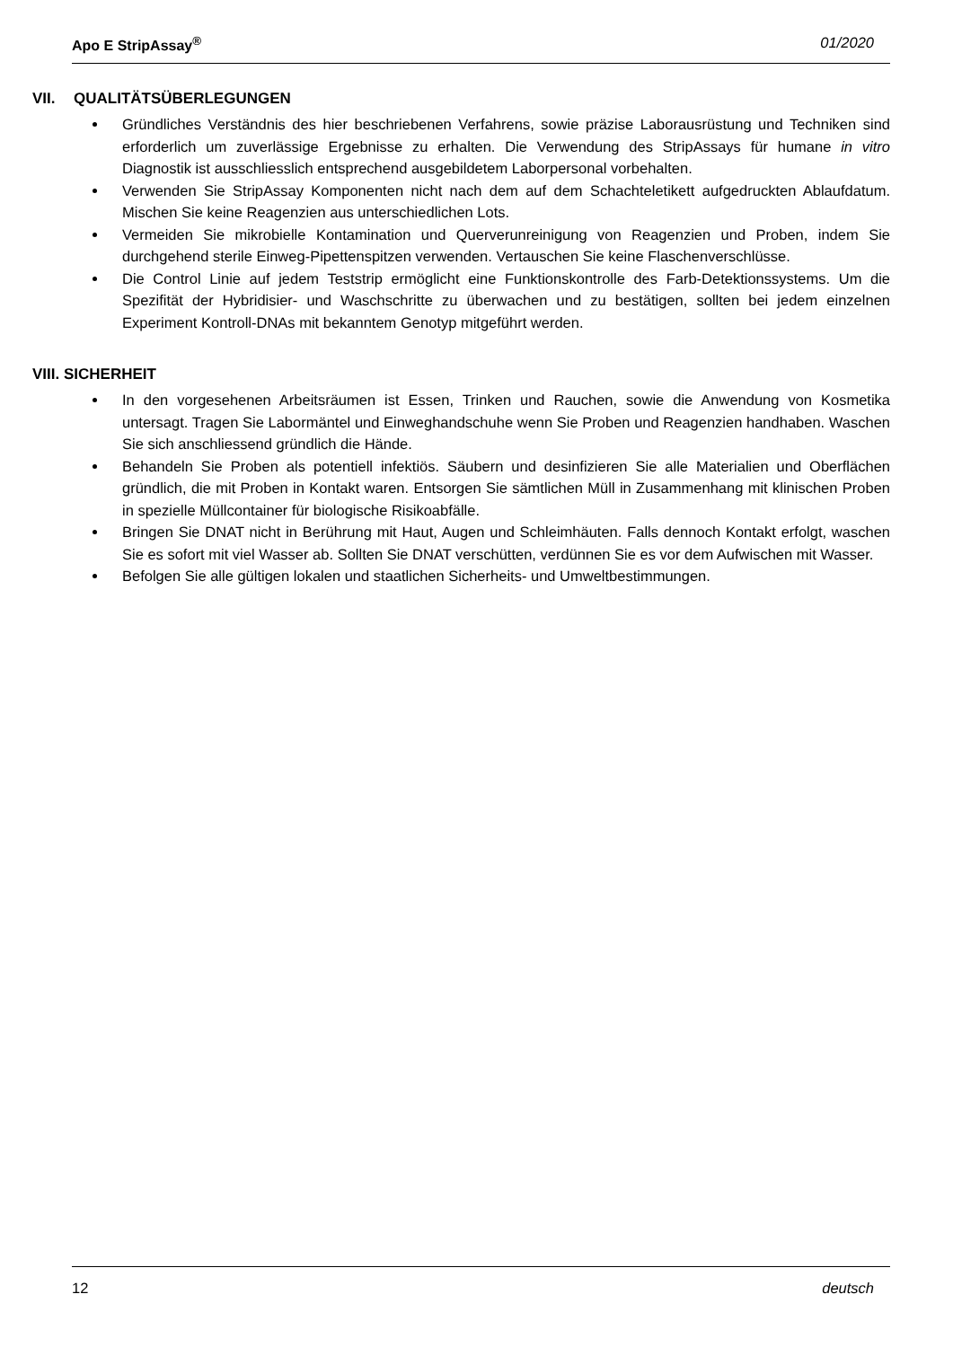Apo E StripAssay<sup>®</sup> 01/2020
VII. QUALITÄTSÜBERLEGUNGEN
Gründliches Verständnis des hier beschriebenen Verfahrens, sowie präzise Laborausrüstung und Techniken sind erforderlich um zuverlässige Ergebnisse zu erhalten. Die Verwendung des StripAssays für humane in vitro Diagnostik ist ausschliesslich entsprechend ausgebildetem Laborpersonal vorbehalten.
Verwenden Sie StripAssay Komponenten nicht nach dem auf dem Schachteletikett aufgedruckten Ablaufdatum. Mischen Sie keine Reagenzien aus unterschiedlichen Lots.
Vermeiden Sie mikrobielle Kontamination und Querverunreinigung von Reagenzien und Proben, indem Sie durchgehend sterile Einweg-Pipettenspitzen verwenden. Vertauschen Sie keine Flaschenverschlüsse.
Die Control Linie auf jedem Teststrip ermöglicht eine Funktionskontrolle des Farb-Detektionssystems. Um die Spezifität der Hybridisier- und Waschschritte zu überwachen und zu bestätigen, sollten bei jedem einzelnen Experiment Kontroll-DNAs mit bekanntem Genotyp mitgeführt werden.
VIII. SICHERHEIT
In den vorgesehenen Arbeitsräumen ist Essen, Trinken und Rauchen, sowie die Anwendung von Kosmetika untersagt. Tragen Sie Labormäntel und Einweghandschuhe wenn Sie Proben und Reagenzien handhaben. Waschen Sie sich anschliessend gründlich die Hände.
Behandeln Sie Proben als potentiell infektiös. Säubern und desinfizieren Sie alle Materialien und Oberflächen gründlich, die mit Proben in Kontakt waren. Entsorgen Sie sämtlichen Müll in Zusammenhang mit klinischen Proben in spezielle Müllcontainer für biologische Risikoabfälle.
Bringen Sie DNAT nicht in Berührung mit Haut, Augen und Schleimhäuten. Falls dennoch Kontakt erfolgt, waschen Sie es sofort mit viel Wasser ab. Sollten Sie DNAT verschütten, verdünnen Sie es vor dem Aufwischen mit Wasser.
Befolgen Sie alle gültigen lokalen und staatlichen Sicherheits- und Umweltbestimmungen.
12 deutsch